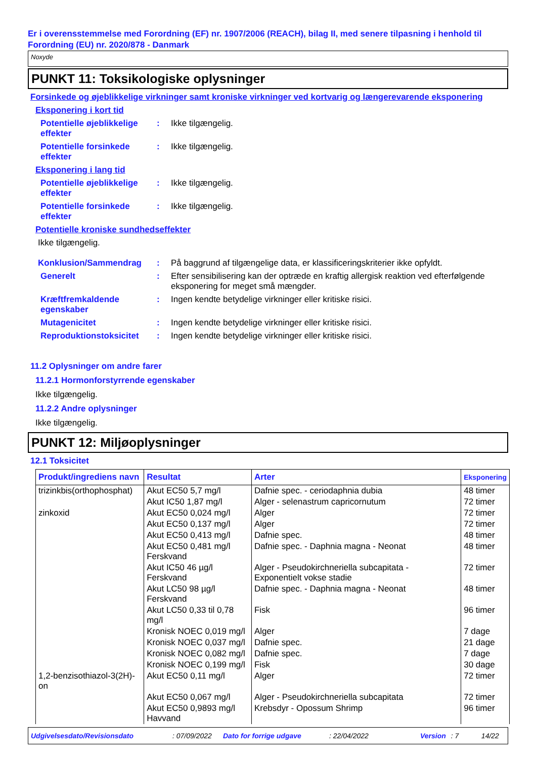Er i overensstemmelse med Forordning (EF) nr. 1907/2006 (REACH), bilag II, med senere tilpasning i henhold til Forordning (EU) nr. 2020/878 - Danmark
Noxyde
PUNKT 11: Toksikologiske oplysninger
Forsinkede og øjeblikkelige virkninger samt kroniske virkninger ved kortvarig og længerevarende eksponering
Eksponering i kort tid
Potentielle øjeblikkelige effekter
: Ikke tilgængelig.
Potentielle forsinkede effekter
: Ikke tilgængelig.
Eksponering i lang tid
Potentielle øjeblikkelige effekter
: Ikke tilgængelig.
Potentielle forsinkede effekter
: Ikke tilgængelig.
Potentielle kroniske sundhedseffekter
Ikke tilgængelig.
Konklusion/Sammendrag : På baggrund af tilgængelige data, er klassificeringskriterier ikke opfyldt.
Generelt : Efter sensibilisering kan der optræde en kraftig allergisk reaktion ved efterfølgende eksponering for meget små mængder.
Kræftfremkaldende egenskaber
: Ingen kendte betydelige virkninger eller kritiske risici.
Mutagenicitet : Ingen kendte betydelige virkninger eller kritiske risici.
Reproduktionstoksicitet
: Ingen kendte betydelige virkninger eller kritiske risici.
11.2 Oplysninger om andre farer
11.2.1 Hormonforstyrrende egenskaber
Ikke tilgængelig.
11.2.2 Andre oplysninger
Ikke tilgængelig.
PUNKT 12: Miljøoplysninger
12.1 Toksicitet
| Produkt/ingrediens navn | Resultat | Arter | Eksponering |
| --- | --- | --- | --- |
| trizinkbis(orthophosphat) | Akut EC50 5,7 mg/l | Dafnie spec. - ceriodaphnia dubia | 48 timer |
| | Akut IC50 1,87 mg/l | Alger - selenastrum capricornutum | 72 timer |
| zinkoxid | Akut EC50 0,024 mg/l | Alger | 72 timer |
| | Akut EC50 0,137 mg/l | Alger | 72 timer |
| | Akut EC50 0,413 mg/l | Dafnie spec. | 48 timer |
| | Akut EC50 0,481 mg/l Ferskvand | Dafnie spec. - Daphnia magna - Neonat | 48 timer |
| | Akut IC50 46 µg/l Ferskvand | Alger - Pseudokirchneriella subcapitata - Exponentielt vokse stadie | 72 timer |
| | Akut LC50 98 µg/l Ferskvand | Dafnie spec. - Daphnia magna - Neonat | 48 timer |
| | Akut LC50 0,33 til 0,78 mg/l | Fisk | 96 timer |
| | Kronisk NOEC 0,019 mg/l | Alger | 7 dage |
| | Kronisk NOEC 0,037 mg/l | Dafnie spec. | 21 dage |
| | Kronisk NOEC 0,082 mg/l | Dafnie spec. | 7 dage |
| | Kronisk NOEC 0,199 mg/l | Fisk | 30 dage |
| 1,2-benzisothiazol-3(2H)-on | Akut EC50 0,11 mg/l | Alger | 72 timer |
| | Akut EC50 0,067 mg/l | Alger - Pseudokirchneriella subcapitata | 72 timer |
| | Akut EC50 0,9893 mg/l Havvand | Krebsdyr - Opossum Shrimp | 96 timer |
Udgivelsesdato/Revisionsdato: 07/09/2022 Dato for forrige udgave: 22/04/2022 Version: 7 14/22